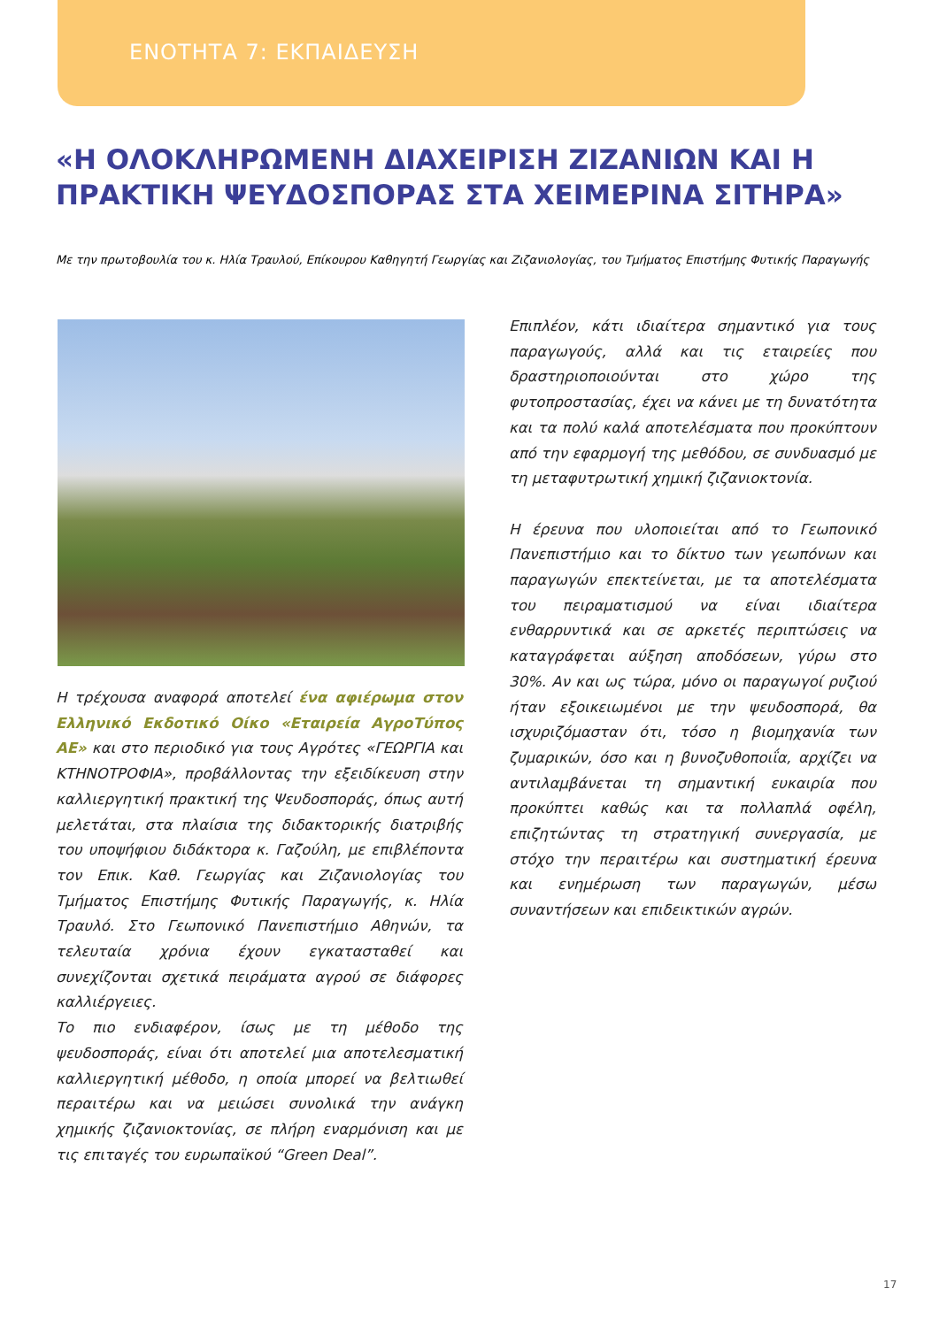ΕΝΟΤΗΤΑ 7: ΕΚΠΑΙΔΕΥΣΗ
«Η ΟΛΟΚΛΗΡΩΜΕΝΗ ΔΙΑΧΕΙΡΙΣΗ ΖΙΖΑΝΙΩΝ ΚΑΙ Η ΠΡΑΚΤΙΚΗ ΨΕΥΔΟΣΠΟΡΑΣ ΣΤΑ ΧΕΙΜΕΡΙΝΑ ΣΙΤΗΡΑ»
Με την πρωτοβουλία του κ. Ηλία Τραυλού, Επίκουρου Καθηγητή Γεωργίας και Ζιζανιολογίας, του Τμήματος Επιστήμης Φυτικής Παραγωγής
Η τρέχουσα αναφορά αποτελεί ένα αφιέρωμα στον Ελληνικό Εκδοτικό Οίκο «Εταιρεία ΑγροΤύπος ΑΕ» και στο περιοδικό για τους Αγρότες «ΓΕΩΡΓΙΑ και ΚΤΗΝΟΤΡΟΦΙΑ», προβάλλοντας την εξειδίκευση στην καλλιεργητική πρακτική της Ψευδοσποράς, όπως αυτή μελετάται, στα πλαίσια της διδακτορικής διατριβής του υποψήφιου διδάκτορα κ. Γαζούλη, με επιβλέποντα τον Επικ. Καθ. Γεωργίας και Ζιζανιολογίας του Τμήματος Επιστήμης Φυτικής Παραγωγής, κ. Ηλία Τραυλό. Στο Γεωπονικό Πανεπιστήμιο Αθηνών, τα τελευταία χρόνια έχουν εγκατασταθεί και συνεχίζονται σχετικά πειράματα αγρού σε διάφορες καλλιέργειες.
Το πιο ενδιαφέρον, ίσως με τη μέθοδο της ψευδοσποράς, είναι ότι αποτελεί μια αποτελεσματική καλλιεργητική μέθοδο, η οποία μπορεί να βελτιωθεί περαιτέρω και να μειώσει συνολικά την ανάγκη χημικής ζιζανιοκτονίας, σε πλήρη εναρμόνιση και με τις επιταγές του ευρωπαϊκού “Green Deal”.
Επιπλέον, κάτι ιδιαίτερα σημαντικό για τους παραγωγούς, αλλά και τις εταιρείες που δραστηριοποιούνται στο χώρο της φυτοπροστασίας, έχει να κάνει με τη δυνατότητα και τα πολύ καλά αποτελέσματα που προκύπτουν από την εφαρμογή της μεθόδου, σε συνδυασμό με τη μεταφυτρωτική χημική ζιζανιοκτονία.
Η έρευνα που υλοποιείται από το Γεωπονικό Πανεπιστήμιο και το δίκτυο των γεωπόνων και παραγωγών επεκτείνεται, με τα αποτελέσματα του πειραματισμού να είναι ιδιαίτερα ενθαρρυντικά και σε αρκετές περιπτώσεις να καταγράφεται αύξηση αποδόσεων, γύρω στο 30%. Αν και ως τώρα, μόνο οι παραγωγοί ρυζιού ήταν εξοικειωμένοι με την ψευδοσπορά, θα ισχυριζόμασταν ότι, τόσο η βιομηχανία των ζυμαρικών, όσο και η βυνοζυθοποιΐα, αρχίζει να αντιλαμβάνεται τη σημαντική ευκαιρία που προκύπτει καθώς και τα πολλαπλά οφέλη, επιζητώντας τη στρατηγική συνεργασία, με στόχο την περαιτέρω και συστηματική έρευνα και ενημέρωση των παραγωγών, μέσω συναντήσεων και επιδεικτικών αγρών.
17